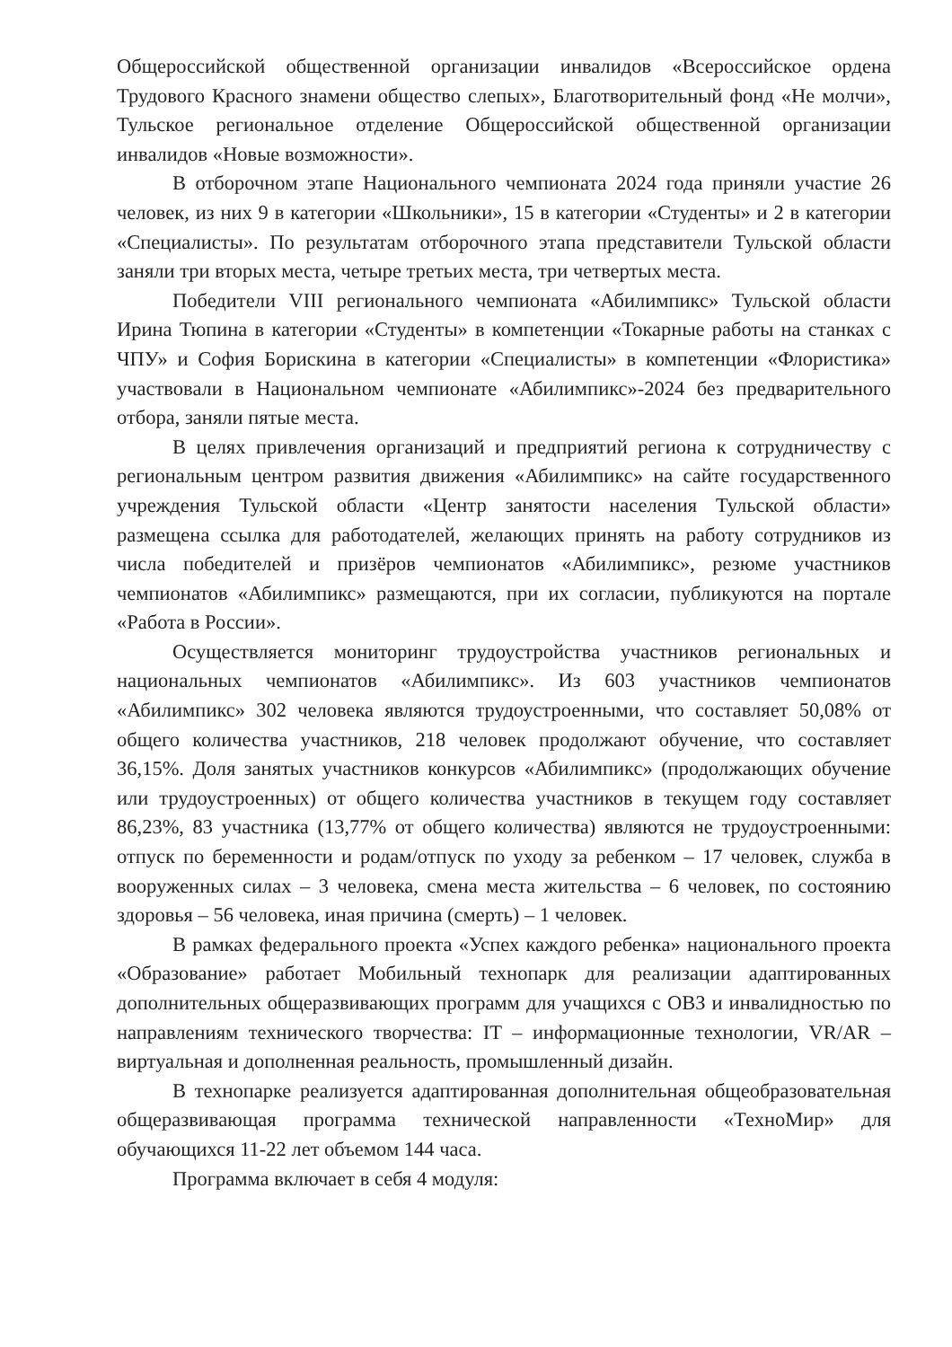Общероссийской общественной организации инвалидов «Всероссийское ордена Трудового Красного знамени общество слепых», Благотворительный фонд «Не молчи», Тульское региональное отделение Общероссийской общественной организации инвалидов «Новые возможности».
В отборочном этапе Национального чемпионата 2024 года приняли участие 26 человек, из них 9 в категории «Школьники», 15 в категории «Студенты» и 2 в категории «Специалисты». По результатам отборочного этапа представители Тульской области заняли три вторых места, четыре третьих места, три четвертых места.
Победители VIII регионального чемпионата «Абилимпикс» Тульской области Ирина Тюпина в категории «Студенты» в компетенции «Токарные работы на станках с ЧПУ» и София Борискина в категории «Специалисты» в компетенции «Флористика» участвовали в Национальном чемпионате «Абилимпикс»-2024 без предварительного отбора, заняли пятые места.
В целях привлечения организаций и предприятий региона к сотрудничеству с региональным центром развития движения «Абилимпикс» на сайте государственного учреждения Тульской области «Центр занятости населения Тульской области» размещена ссылка для работодателей, желающих принять на работу сотрудников из числа победителей и призёров чемпионатов «Абилимпикс», резюме участников чемпионатов «Абилимпикс» размещаются, при их согласии, публикуются на портале «Работа в России».
Осуществляется мониторинг трудоустройства участников региональных и национальных чемпионатов «Абилимпикс». Из 603 участников чемпионатов «Абилимпикс» 302 человека являются трудоустроенными, что составляет 50,08% от общего количества участников, 218 человек продолжают обучение, что составляет 36,15%. Доля занятых участников конкурсов «Абилимпикс» (продолжающих обучение или трудоустроенных) от общего количества участников в текущем году составляет 86,23%, 83 участника (13,77% от общего количества) являются не трудоустроенными: отпуск по беременности и родам/отпуск по уходу за ребенком – 17 человек, служба в вооруженных силах – 3 человека, смена места жительства – 6 человек, по состоянию здоровья – 56 человека, иная причина (смерть) – 1 человек.
В рамках федерального проекта «Успех каждого ребенка» национального проекта «Образование» работает Мобильный технопарк для реализации адаптированных дополнительных общеразвивающих программ для учащихся с ОВЗ и инвалидностью по направлениям технического творчества: IT – информационные технологии, VR/AR – виртуальная и дополненная реальность, промышленный дизайн.
В технопарке реализуется адаптированная дополнительная общеобразовательная общеразвивающая программа технической направленности «ТехноМир» для обучающихся 11-22 лет объемом 144 часа.
Программа включает в себя 4 модуля: